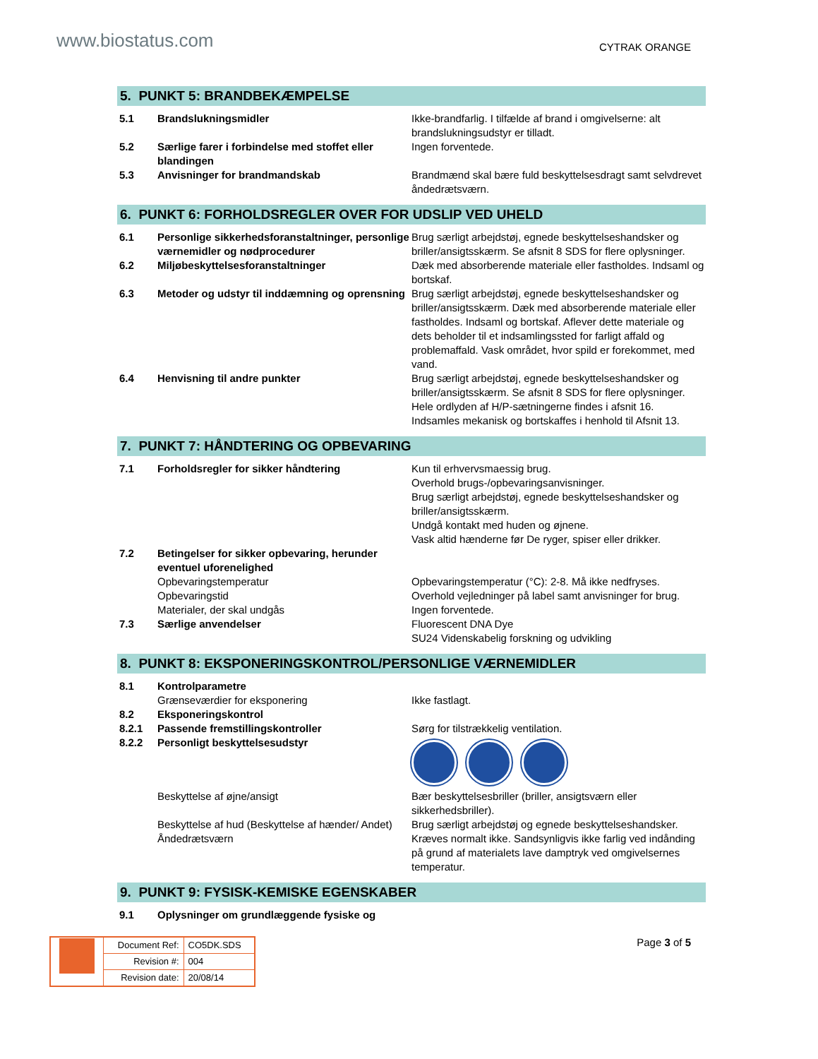www.biostatus.com
CYTRAK ORANGE
5. PUNKT 5: BRANDBEKÆMPELSE
| 5.1 | Brandslukningsmidler | Ikke-brandfarlig. I tilfælde af brand i omgivelserne: alt brandslukningsudstyr er tilladt. |
| 5.2 | Særlige farer i forbindelse med stoffet eller blandingen | Ingen forventede. |
| 5.3 | Anvisninger for brandmandskab | Brandmænd skal bære fuld beskyttelsesdragt samt selvdrevet åndedrætsværn. |
6. PUNKT 6: FORHOLDSREGLER OVER FOR UDSLIP VED UHELD
| 6.1 | Personlige sikkerhedsforanstaltninger, personlige værnemidler og nødprocedurer | Brug særligt arbejdstøj, egnede beskyttelseshandsker og briller/ansigtsskærm. Se afsnit 8 SDS for flere oplysninger. |
| 6.2 | Miljøbeskyttelsesforanstaltninger | Dæk med absorberende materiale eller fastholdes. Indsaml og bortskaf. |
| 6.3 | Metoder og udstyr til inddæmning og oprensning | Brug særligt arbejdstøj, egnede beskyttelseshandsker og briller/ansigtsskærm. Dæk med absorberende materiale eller fastholdes. Indsaml og bortskaf. Aflever dette materiale og dets beholder til et indsamlingssted for farligt affald og problemaffald. Vask området, hvor spild er forekommet, med vand. |
| 6.4 | Henvisning til andre punkter | Brug særligt arbejdstøj, egnede beskyttelseshandsker og briller/ansigtsskærm. Se afsnit 8 SDS for flere oplysninger. Hele ordlyden af H/P-sætningerne findes i afsnit 16. Indsamles mekanisk og bortskaffes i henhold til Afsnit 13. |
7. PUNKT 7: HÅNDTERING OG OPBEVARING
| 7.1 | Forholdsregler for sikker håndtering | Kun til erhvervsmaessig brug. Overhold brugs-/opbevaringsanvisninger. Brug særligt arbejdstøj, egnede beskyttelseshandsker og briller/ansigtsskærm. Undgå kontakt med huden og øjnene. Vask altid hænderne før De ryger, spiser eller drikker. |
| 7.2 | Betingelser for sikker opbevaring, herunder eventuel uforenelighed | |
| | Opbevaringstemperatur | Opbevaringstemperatur (°C): 2-8. Må ikke nedfryses. |
| | Opbevaringstid | Overhold vejledninger på label samt anvisninger for brug. |
| | Materialer, der skal undgås | Ingen forventede. |
| 7.3 | Særlige anvendelser | Fluorescent DNA Dye SU24 Videnskabelig forskning og udvikling |
8. PUNKT 8: EKSPONERINGSKONTROL/PERSONLIGE VÆRNEMIDLER
| 8.1 | Kontrolparametre | |
| | Grænseværdier for eksponering | Ikke fastlagt. |
| 8.2 | Eksponeringskontrol | |
| 8.2.1 | Passende fremstillingskontroller | Sørg for tilstrækkelig ventilation. |
| 8.2.2 | Personligt beskyttelsesudstyr | |
| | Beskyttelse af øjne/ansigt | Bær beskyttelsesbriller (briller, ansigtsværn eller sikkerhedsbriller). |
| | Beskyttelse af hud (Beskyttelse af hænder/ Andet) | Brug særligt arbejdstøj og egnede beskyttelseshandsker. |
| | Åndedrætsværn | Kræves normalt ikke. Sandsynligvis ikke farlig ved indånding på grund af materialets lave damptryk ved omgivelsernes temperatur. |
9. PUNKT 9: FYSISK-KEMISKE EGENSKABER
| 9.1 | Oplysninger om grundlæggende fysiske og | |
| | Document Ref: | CO5DK.SDS |
| | Revision #: | 004 |
| | Revision date: | 20/08/14 |
Page 3 of 5